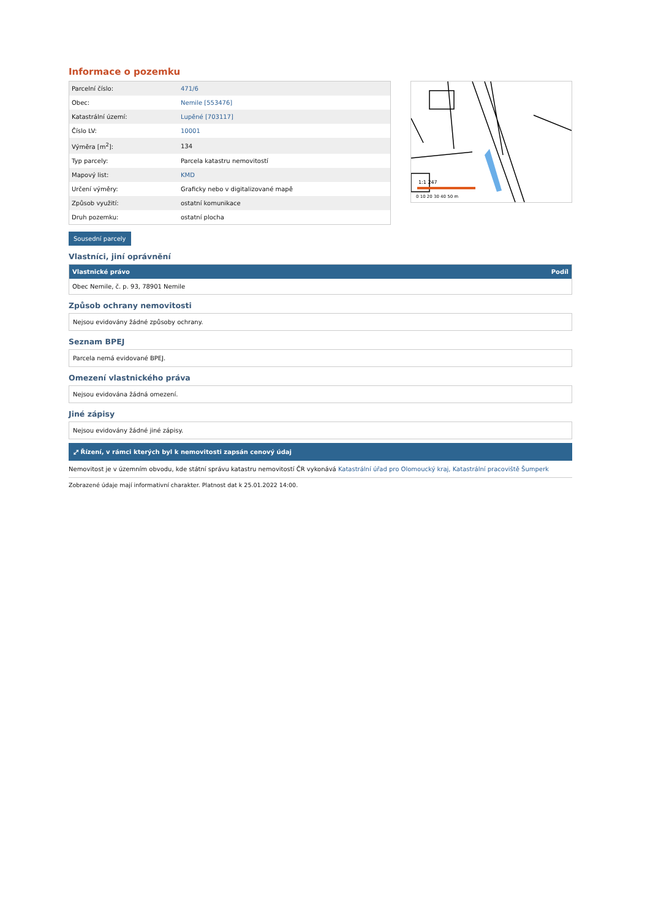Informace o pozemku
| Parcelní číslo: | 471/6 |
| Obec: | Nemile [553476] |
| Katastrální území: | Lupěné [703117] |
| Číslo LV: | 10001 |
| Výměra [m<sup>2</sup>]: | 134 |
| Typ parcely: | Parcela katastru nemovitostí |
| Mapový list: | KMD |
| Určení výměry: | Graficky nebo v digitalizované mapě |
| Způsob využití: | ostatní komunikace |
| Druh pozemku: | ostatní plocha |
1:1 247
0 10 20 30 40 50 m
Sousední parcely
Vlastníci, jiní oprávnění
| Vlastnické právo | Podíl |
| --- | --- |
| Obec Nemile, č. p. 93, 78901 Nemile | |
Způsob ochrany nemovitosti
Nejsou evidovány žádné způsoby ochrany.
Seznam BPEJ
Parcela nemá evidované BPEJ.
Omezení vlastnického práva
Nejsou evidována žádná omezení.
Jiné zápisy
Nejsou evidovány žádné jiné zápisy.
⤢ Řízení, v rámci kterých byl k nemovitosti zapsán cenový údaj
Nemovitost je v územním obvodu, kde státní správu katastru nemovitostí ČR vykonává Katastrální úřad pro Olomoucký kraj, Katastrální pracoviště Šumperk
Zobrazené údaje mají informativní charakter. Platnost dat k 25.01.2022 14:00.